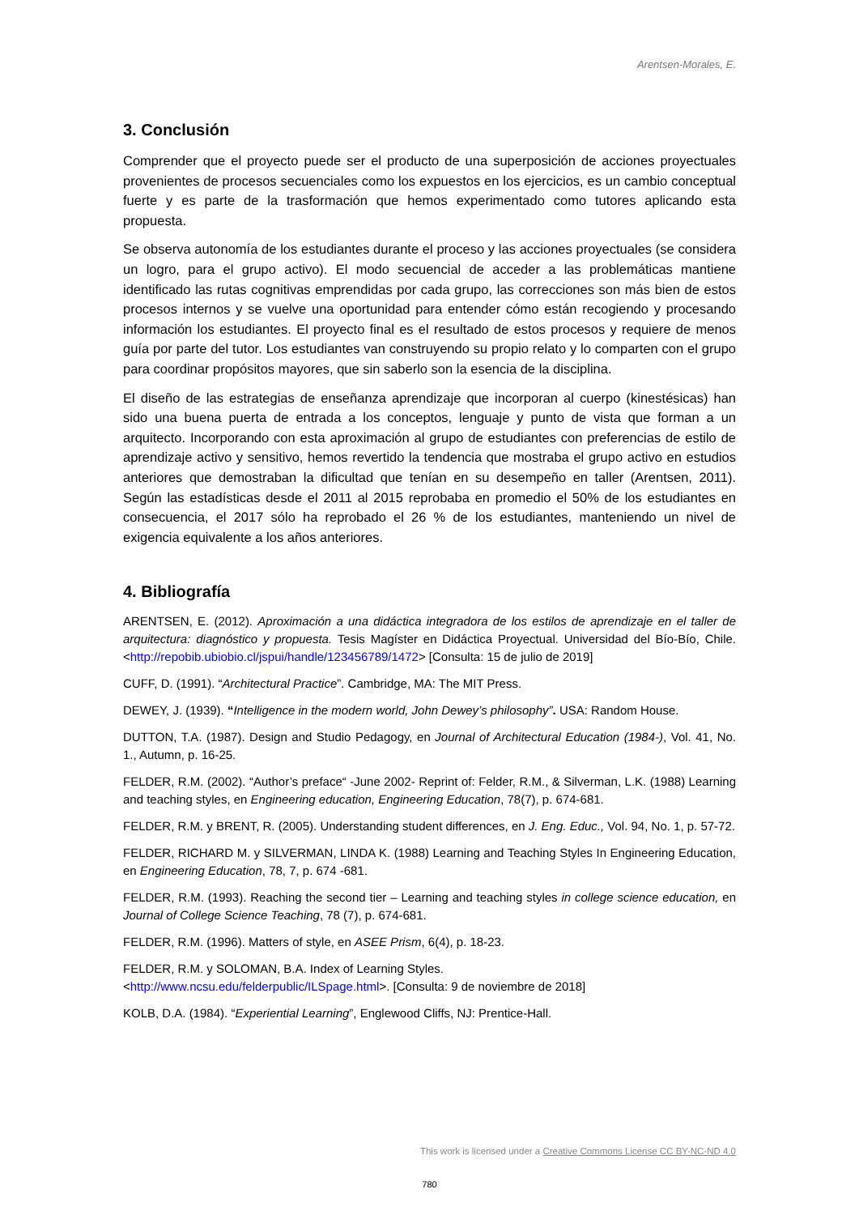Arentsen-Morales, E.
3. Conclusión
Comprender que el proyecto puede ser el producto de una superposición de acciones proyectuales provenientes de procesos secuenciales como los expuestos en los ejercicios, es un cambio conceptual fuerte y es parte de la trasformación que hemos experimentado como tutores aplicando esta propuesta.
Se observa autonomía de los estudiantes durante el proceso y las acciones proyectuales (se considera un logro, para el grupo activo). El modo secuencial de acceder a las problemáticas mantiene identificado las rutas cognitivas emprendidas por cada grupo, las correcciones son más bien de estos procesos internos y se vuelve una oportunidad para entender cómo están recogiendo y procesando información los estudiantes. El proyecto final es el resultado de estos procesos y requiere de menos guía por parte del tutor. Los estudiantes van construyendo su propio relato y lo comparten con el grupo para coordinar propósitos mayores, que sin saberlo son la esencia de la disciplina.
El diseño de las estrategias de enseñanza aprendizaje que incorporan al cuerpo (kinestésicas) han sido una buena puerta de entrada a los conceptos, lenguaje y punto de vista que forman a un arquitecto. Incorporando con esta aproximación al grupo de estudiantes con preferencias de estilo de aprendizaje activo y sensitivo, hemos revertido la tendencia que mostraba el grupo activo en estudios anteriores que demostraban la dificultad que tenían en su desempeño en taller (Arentsen, 2011). Según las estadísticas desde el 2011 al 2015 reprobaba en promedio el 50% de los estudiantes en consecuencia, el 2017 sólo ha reprobado el 26 % de los estudiantes, manteniendo un nivel de exigencia equivalente a los años anteriores.
4. Bibliografía
ARENTSEN, E. (2012). Aproximación a una didáctica integradora de los estilos de aprendizaje en el taller de arquitectura: diagnóstico y propuesta. Tesis Magíster en Didáctica Proyectual. Universidad del Bío-Bío, Chile. <http://repobib.ubiobio.cl/jspui/handle/123456789/1472> [Consulta: 15 de julio de 2019]
CUFF, D. (1991). “Architectural Practice”. Cambridge, MA: The MIT Press.
DEWEY, J. (1939). “Intelligence in the modern world, John Dewey’s philosophy”. USA: Random House.
DUTTON, T.A. (1987). Design and Studio Pedagogy, en Journal of Architectural Education (1984-), Vol. 41, No. 1., Autumn, p. 16-25.
FELDER, R.M. (2002). “Author’s preface“ -June 2002- Reprint of: Felder, R.M., & Silverman, L.K. (1988) Learning and teaching styles, en Engineering education, Engineering Education, 78(7), p. 674-681.
FELDER, R.M. y BRENT, R. (2005). Understanding student differences, en J. Eng. Educ., Vol. 94, No. 1, p. 57-72.
FELDER, RICHARD M. y SILVERMAN, LINDA K. (1988) Learning and Teaching Styles In Engineering Education, en Engineering Education, 78, 7, p. 674 -681.
FELDER, R.M. (1993). Reaching the second tier – Learning and teaching styles in college science education, en Journal of College Science Teaching, 78 (7), p. 674-681.
FELDER, R.M. (1996). Matters of style, en ASEE Prism, 6(4), p. 18-23.
FELDER, R.M. y SOLOMAN, B.A. Index of Learning Styles.
<http://www.ncsu.edu/felderpublic/ILSpage.html>. [Consulta: 9 de noviembre de 2018]
KOLB, D.A. (1984). “Experiential Learning”, Englewood Cliffs, NJ: Prentice-Hall.
This work is licensed under a Creative Commons License CC BY-NC-ND 4.0
780